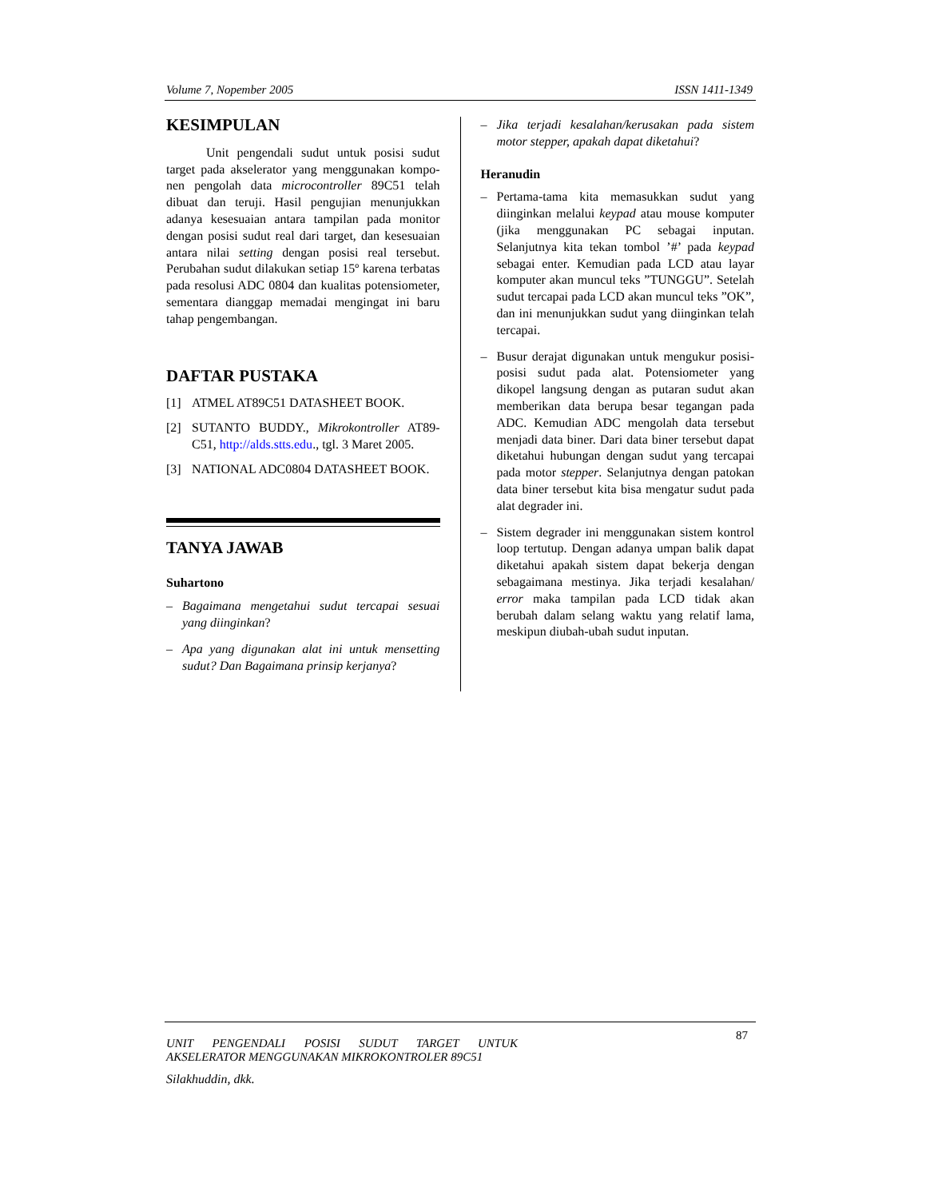Volume 7, Nopember 2005 ISSN 1411-1349
KESIMPULAN
Unit pengendali sudut untuk posisi sudut target pada akselerator yang menggunakan kompo-nen pengolah data microcontroller 89C51 telah dibuat dan teruji. Hasil pengujian menunjukkan adanya kesesuaian antara tampilan pada monitor dengan posisi sudut real dari target, dan kesesuaian antara nilai setting dengan posisi real tersebut. Perubahan sudut dilakukan setiap 15º karena terbatas pada resolusi ADC 0804 dan kualitas potensiometer, sementara dianggap memadai mengingat ini baru tahap pengembangan.
DAFTAR PUSTAKA
[1] ATMEL AT89C51 DATASHEET BOOK.
[2] SUTANTO BUDDY., Mikrokontroller AT89-C51, http://alds.stts.edu., tgl. 3 Maret 2005.
[3] NATIONAL ADC0804 DATASHEET BOOK.
TANYA JAWAB
Suhartono
– Bagaimana mengetahui sudut tercapai sesuai yang diinginkan?
– Apa yang digunakan alat ini untuk mensetting sudut? Dan Bagaimana prinsip kerjanya?
– Jika terjadi kesalahan/kerusakan pada sistem motor stepper, apakah dapat diketahui?
Heranudin
– Pertama-tama kita memasukkan sudut yang diinginkan melalui keypad atau mouse komputer (jika menggunakan PC sebagai inputan. Selanjutnya kita tekan tombol ’#’ pada keypad sebagai enter. Kemudian pada LCD atau layar komputer akan muncul teks ”TUNGGU”. Setelah sudut tercapai pada LCD akan muncul teks ”OK”, dan ini menunjukkan sudut yang diinginkan telah tercapai.
– Busur derajat digunakan untuk mengukur posisi-posisi sudut pada alat. Potensiometer yang dikopel langsung dengan as putaran sudut akan memberikan data berupa besar tegangan pada ADC. Kemudian ADC mengolah data tersebut menjadi data biner. Dari data biner tersebut dapat diketahui hubungan dengan sudut yang tercapai pada motor stepper. Selanjutnya dengan patokan data biner tersebut kita bisa mengatur sudut pada alat degrader ini.
– Sistem degrader ini menggunakan sistem kontrol loop tertutup. Dengan adanya umpan balik dapat diketahui apakah sistem dapat bekerja dengan sebagaimana mestinya. Jika terjadi kesalahan/ error maka tampilan pada LCD tidak akan berubah dalam selang waktu yang relatif lama, meskipun diubah-ubah sudut inputan.
UNIT PENGENDALI POSISI SUDUT TARGET UNTUK AKSELERATOR MENGGUNAKAN MIKROKONTROLER 89C51 87
Silakhuddin, dkk.